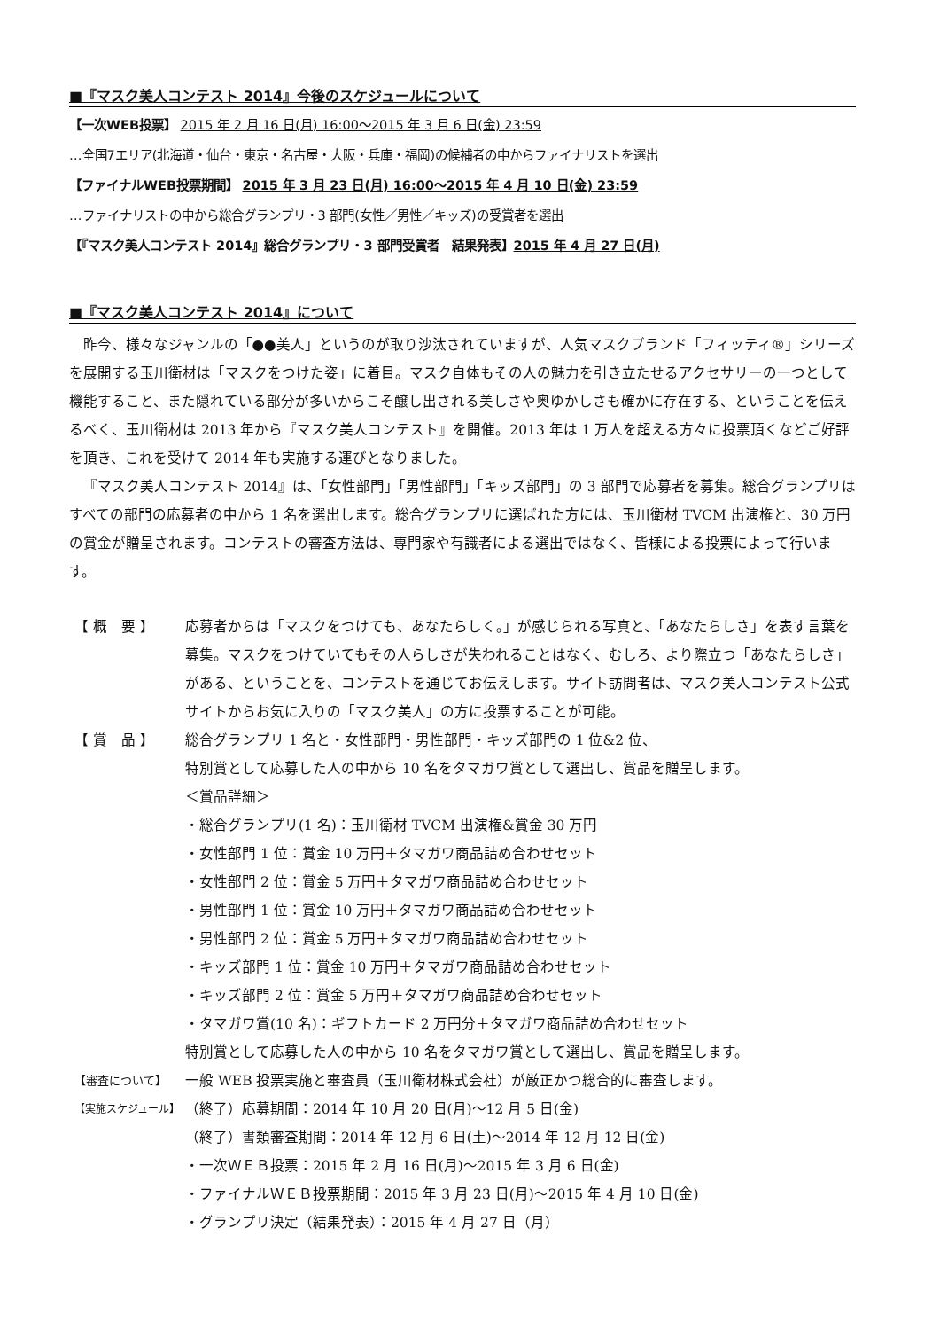■『マスク美人コンテスト 2014』今後のスケジュールについて
【一次WEB投票】 2015 年 2 月 16 日(月) 16:00〜2015 年 3 月 6 日(金) 23:59
…全国7エリア(北海道・仙台・東京・名古屋・大阪・兵庫・福岡)の候補者の中からファイナリストを選出
【ファイナルWEB投票期間】 2015 年 3 月 23 日(月) 16:00〜2015 年 4 月 10 日(金) 23:59
…ファイナリストの中から総合グランプリ・3 部門(女性／男性／キッズ)の受賞者を選出
【『マスク美人コンテスト 2014』総合グランプリ・3 部門受賞者　結果発表】2015 年 4 月 27 日(月)
■『マスク美人コンテスト 2014』について
昨今、様々なジャンルの「●●美人」というのが取り沙汰されていますが、人気マスクブランド「フィッティ®」シリーズを展開する玉川衛材は「マスクをつけた姿」に着目。マスク自体もその人の魅力を引き立たせるアクセサリーの一つとして機能すること、また隠れている部分が多いからこそ醸し出される美しさや奥ゆかしさも確かに存在する、ということを伝えるべく、玉川衛材は 2013 年から『マスク美人コンテスト』を開催。2013 年は 1 万人を超える方々に投票頂くなどご好評を頂き、これを受けて 2014 年も実施する運びとなりました。
『マスク美人コンテスト 2014』は、「女性部門」「男性部門」「キッズ部門」の 3 部門で応募者を募集。総合グランプリはすべての部門の応募者の中から 1 名を選出します。総合グランプリに選ばれた方には、玉川衛材 TVCM 出演権と、30 万円の賞金が贈呈されます。コンテストの審査方法は、専門家や有識者による選出ではなく、皆様による投票によって行います。
| 【 概 要 】 | 応募者からは「マスクをつけても、あなたらしく。」が感じられる写真と、「あなたらしさ」を表す言葉を募集。マスクをつけていてもその人らしさが失われることはなく、むしろ、より際立つ「あなたらしさ」がある、ということを、コンテストを通じてお伝えします。サイト訪問者は、マスク美人コンテスト公式サイトからお気に入りの「マスク美人」の方に投票することが可能。 |
| 【 賞 品 】 | 総合グランプリ 1 名と・女性部門・男性部門・キッズ部門の 1 位&2 位、 特別賞として応募した人の中から 10 名をタマガワ賞として選出し、賞品を贈呈します。 ＜賞品詳細＞ ・総合グランプリ(1 名)：玉川衛材 TVCM 出演権&賞金 30 万円 ・女性部門 1 位：賞金 10 万円＋タマガワ商品詰め合わせセット ・女性部門 2 位：賞金 5 万円＋タマガワ商品詰め合わせセット ・男性部門 1 位：賞金 10 万円＋タマガワ商品詰め合わせセット ・男性部門 2 位：賞金 5 万円＋タマガワ商品詰め合わせセット ・キッズ部門 1 位：賞金 10 万円＋タマガワ商品詰め合わせセット ・キッズ部門 2 位：賞金 5 万円＋タマガワ商品詰め合わせセット ・タマガワ賞(10 名)：ギフトカード 2 万円分＋タマガワ商品詰め合わせセット 特別賞として応募した人の中から 10 名をタマガワ賞として選出し、賞品を贈呈します。 |
| 【審査について】 | 一般 WEB 投票実施と審査員（玉川衛材株式会社）が厳正かつ総合的に審査します。 |
| 【実施スケジュール】 | （終了）応募期間：2014 年 10 月 20 日(月)〜12 月 5 日(金) （終了）書類審査期間：2014 年 12 月 6 日(土)〜2014 年 12 月 12 日(金) ・一次ＷＥＢ投票：2015 年 2 月 16 日(月)〜2015 年 3 月 6 日(金) ・ファイナルＷＥＢ投票期間：2015 年 3 月 23 日(月)〜2015 年 4 月 10 日(金) ・グランプリ決定（結果発表）：2015 年 4 月 27 日（月） |